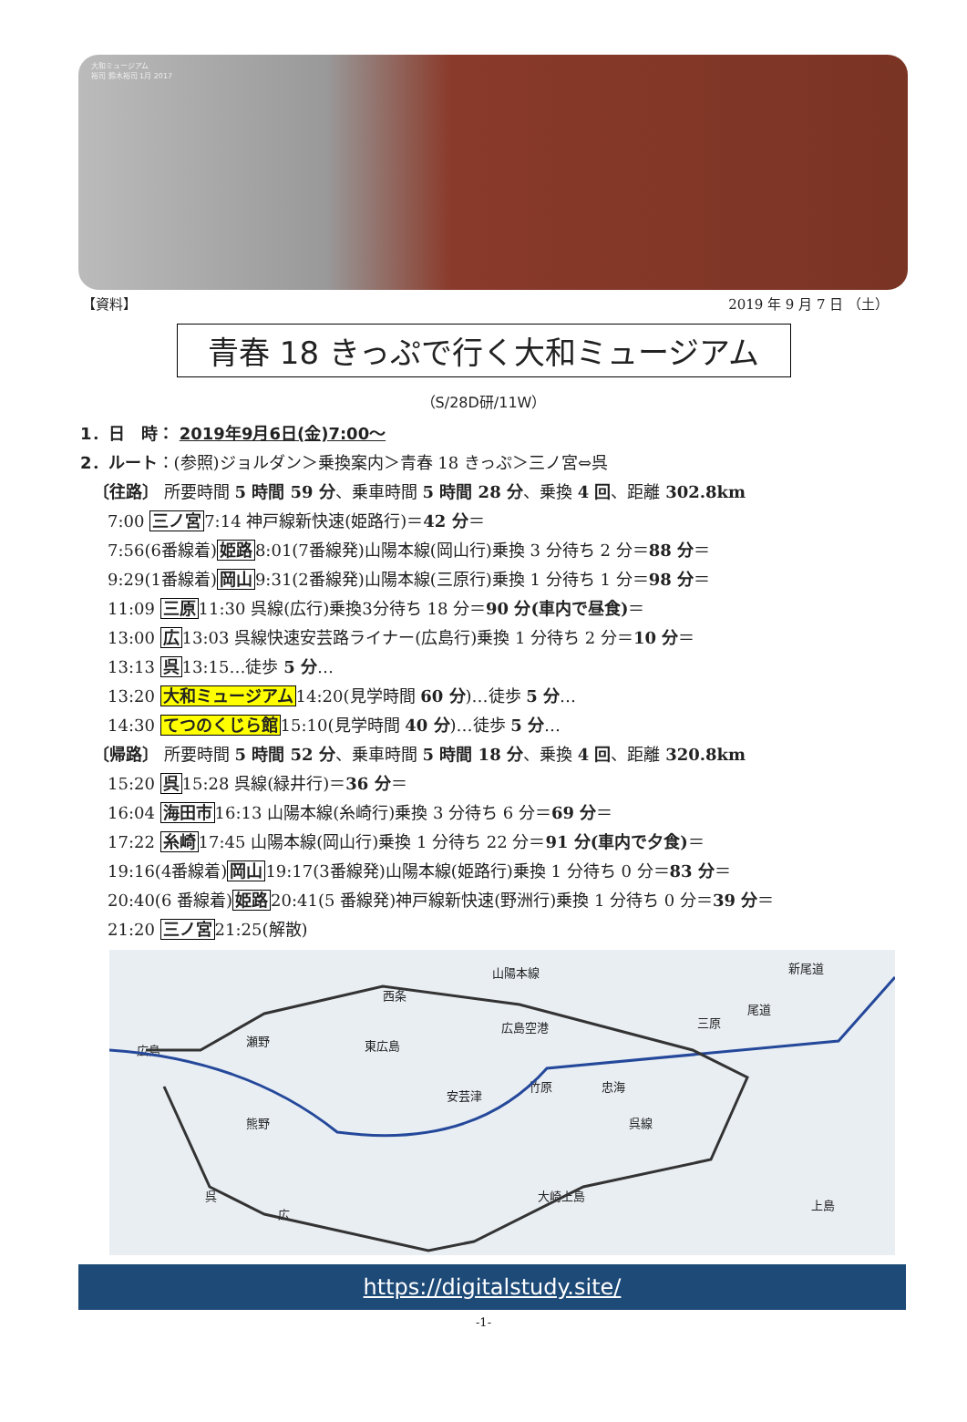大和ミュージアム
裕司 鈴木裕司 1月 2017
【資料】 2019 年 9 月 7 日 （土）
青春 18 きっぷで行く大和ミュージアム
（S/28D研/11W）
1．日　時： 2019年9月6日(金)7:00～
2．ルート：(参照)ジョルダン＞乗換案内＞青春 18 きっぷ＞三ノ宮⇔呉
〔往路〕 所要時間 5 時間 59 分、乗車時間 5 時間 28 分、乗換 4 回、距離 302.8km
7:00 三ノ宮7:14 神戸線新快速(姫路行)＝42 分＝
7:56(6番線着)姫路8:01(7番線発)山陽本線(岡山行)乗換 3 分待ち 2 分＝88 分＝
9:29(1番線着)岡山9:31(2番線発)山陽本線(三原行)乗換 1 分待ち 1 分＝98 分＝
11:09 三原11:30 呉線(広行)乗換3分待ち 18 分＝90 分(車内で昼食)＝
13:00 広13:03 呉線快速安芸路ライナー(広島行)乗換 1 分待ち 2 分＝10 分＝
13:13 呉13:15…徒歩 5 分…
13:20 大和ミュージアム14:20(見学時間 60 分)…徒歩 5 分…
14:30 てつのくじら館15:10(見学時間 40 分)…徒歩 5 分…
〔帰路〕 所要時間 5 時間 52 分、乗車時間 5 時間 18 分、乗換 4 回、距離 320.8km
15:20 呉15:28 呉線(緑井行)＝36 分＝
16:04 海田市16:13 山陽本線(糸崎行)乗換 3 分待ち 6 分＝69 分＝
17:22 糸崎17:45 山陽本線(岡山行)乗換 1 分待ち 22 分＝91 分(車内で夕食)＝
19:16(4番線着)岡山19:17(3番線発)山陽本線(姫路行)乗換 1 分待ち 0 分＝83 分＝
20:40(6 番線着)姫路20:41(5 番線発)神戸線新快速(野洲行)乗換 1 分待ち 0 分＝39 分＝
21:20 三ノ宮21:25(解散)
広島
瀬野
西条
東広島
山陽本線
広島空港 三原
尾道
新尾道
熊野
安芸津
竹原 忠海
呉線
大崎上島
上島
呉
広
https://digitalstudy.site/
-1-